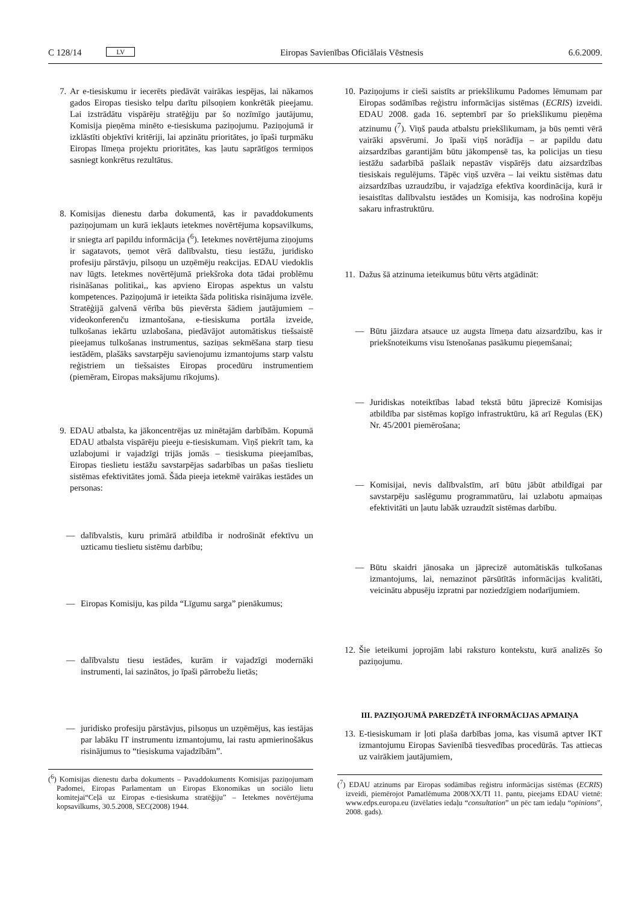C 128/14 LV Eiropas Savienības Oficiālais Vēstnesis 6.6.2009.
7. Ar e-tiesiskumu ir iecerēts piedāvāt vairākas iespējas, lai nākamos gados Eiropas tiesisko telpu darītu pilsoņiem konkrētāk pieejamu. Lai izstrādātu vispārēju stratēģiju par šo nozīmīgo jautājumu, Komisija pieņēma minēto e-tiesiskuma paziņojumu. Paziņojumā ir izklāstīti objektīvi kritēriji, lai apzinātu prioritātes, jo īpaši turpmāku Eiropas līmeņa projektu prioritātes, kas ļautu saprātīgos termiņos sasniegt konkrētus rezultātus.
8. Komisijas dienestu darba dokumentā, kas ir pavaddokuments paziņojumam un kurā iekļauts ietekmes novērtējuma kopsavilkums, ir sniegta arī papildu informācija (<sup>6</sup>). Ietekmes novērtējuma ziņojums ir sagatavots, ņemot vērā dalībvalstu, tiesu iestāžu, juridisko profesiju pārstāvju, pilsoņu un uzņēmēju reakcijas. EDAU viedoklis nav lūgts. Ietekmes novērtējumā priekšroka dota tādai problēmu risināšanas politikai,, kas apvieno Eiropas aspektus un valstu kompetences. Paziņojumā ir ieteikta šāda politiska risinājuma izvēle. Stratēģijā galvenā vērība būs pievērsta šādiem jautājumiem – videokonferenču izmantošana, e-tiesiskuma portāla izveide, tulkošanas iekārtu uzlabošana, piedāvājot automātiskus tiešsaistē pieejamus tulkošanas instrumentus, saziņas sekmēšana starp tiesu iestādēm, plašāks savstarpēju savienojumu izmantojums starp valstu reģistriem un tiešsaistes Eiropas procedūru instrumentiem (piemēram, Eiropas maksājumu rīkojums).
9. EDAU atbalsta, ka jākoncentrējas uz minētajām darbībām. Kopumā EDAU atbalsta vispārēju pieeju e-tiesiskumam. Viņš piekrīt tam, ka uzlabojumi ir vajadzīgi trijās jomās – tiesiskuma pieejamības, Eiropas tieslietu iestāžu savstarpējas sadarbības un pašas tieslietu sistēmas efektivitātes jomā. Šāda pieeja ietekmē vairākas iestādes un personas:
— dalībvalstis, kuru primārā atbildība ir nodrošināt efektīvu un uzticamu tieslietu sistēmu darbību;
— Eiropas Komisiju, kas pilda “Līgumu sarga” pienākumus;
— dalībvalstu tiesu iestādes, kurām ir vajadzīgi modernāki instrumenti, lai sazinātos, jo īpaši pārrobežu lietās;
— juridisko profesiju pārstāvjus, pilsoņus un uzņēmējus, kas iestājas par labāku IT instrumentu izmantojumu, lai rastu apmierinošākus risinājumus to “tiesiskuma vajadzībām”.
(<sup>6</sup>) Komisijas dienestu darba dokuments – Pavaddokuments Komisijas paziņojumam Padomei, Eiropas Parlamentam un Eiropas Ekonomikas un sociālo lietu komitejai“Ceļā uz Eiropas e-tiesiskuma stratēģiju” – Ietekmes novērtējuma kopsavilkums, 30.5.2008, SEC(2008) 1944.
10. Paziņojums ir cieši saistīts ar priekšlikumu Padomes lēmumam par Eiropas sodāmības reģistru informācijas sistēmas (ECRIS) izveidi. EDAU 2008. gada 16. septembrī par šo priekšlikumu pieņēma atzinumu (<sup>7</sup>). Viņš pauda atbalstu priekšlikumam, ja būs ņemti vērā vairāki apsvērumi. Jo īpaši viņš norādīja – ar papildu datu aizsardzības garantijām būtu jākompensē tas, ka policijas un tiesu iestāžu sadarbībā pašlaik nepastāv vispārējs datu aizsardzības tiesiskais regulējums. Tāpēc viņš uzvēra – lai veiktu sistēmas datu aizsardzības uzraudzību, ir vajadzīga efektīva koordinācija, kurā ir iesaistītas dalībvalstu iestādes un Komisija, kas nodrošina kopēju sakaru infrastruktūru.
11. Dažus šā atzinuma ieteikumus būtu vērts atgādināt:
— Būtu jāizdara atsauce uz augsta līmeņa datu aizsardzību, kas ir priekšnoteikums visu īstenošanas pasākumu pieņemšanai;
— Juridiskas noteiktības labad tekstā būtu jāprecizē Komisijas atbildība par sistēmas kopīgo infrastruktūru, kā arī Regulas (EK) Nr. 45/2001 piemērošana;
— Komisijai, nevis dalībvalstīm, arī būtu jābūt atbildīgai par savstarpēju saslēgumu programmatūru, lai uzlabotu apmaiņas efektivitāti un ļautu labāk uzraudzīt sistēmas darbību.
— Būtu skaidri jānosaka un jāprecizē automātiskās tulkošanas izmantojums, lai, nemazinot pārsūtītās informācijas kvalitāti, veicinātu abpusēju izpratni par noziedzīgiem nodarījumiem.
12. Šie ieteikumi joprojām labi raksturo kontekstu, kurā analizēs šo paziņojumu.
III. PAZIŅOJUMĀ PAREDZĒTĀ INFORMĀCIJAS APMAIŅA
13. E-tiesiskumam ir ļoti plaša darbības joma, kas visumā aptver IKT izmantojumu Eiropas Savienībā tiesvedības procedūrās. Tas attiecas uz vairākiem jautājumiem,
(<sup>7</sup>) EDAU atzinums par Eiropas sodāmības reģistru informācijas sistēmas (ECRIS) izveidi, piemērojot Pamatlēmuma 2008/XX/TI 11. pantu, pieejams EDAU vietnē: www.edps.europa.eu (izvēlaties iedaļu “consultation” un pēc tam iedaļu “opinions”, 2008. gads).